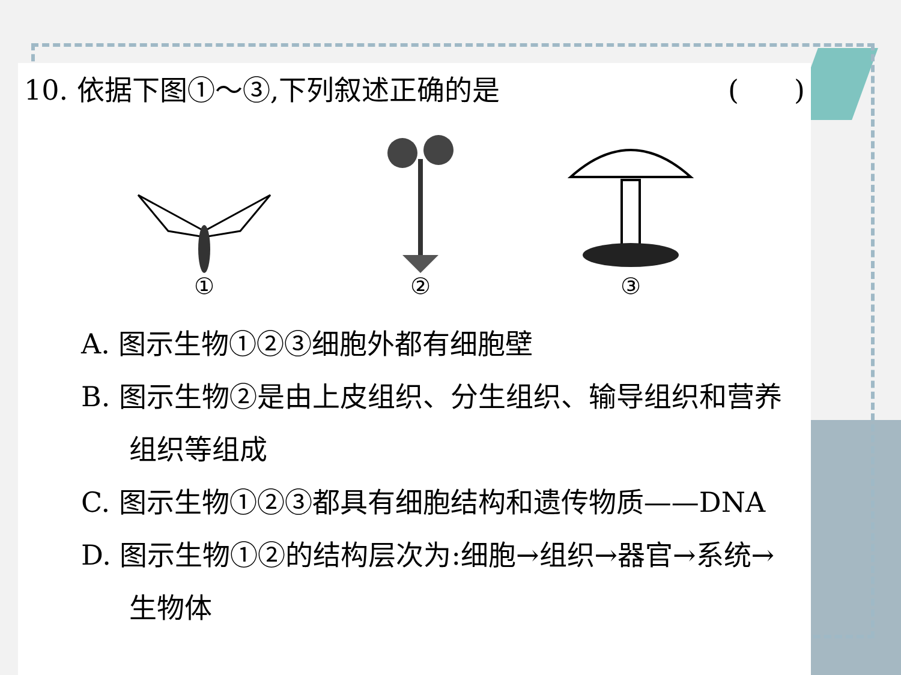10. 依据下图①～③,下列叙述正确的是 (　　)
① ② ③
A. 图示生物①②③细胞外都有细胞壁
B. 图示生物②是由上皮组织、分生组织、输导组织和营养组织等组成
C. 图示生物①②③都具有细胞结构和遗传物质——DNA
D. 图示生物①②的结构层次为:细胞→组织→器官→系统→生物体